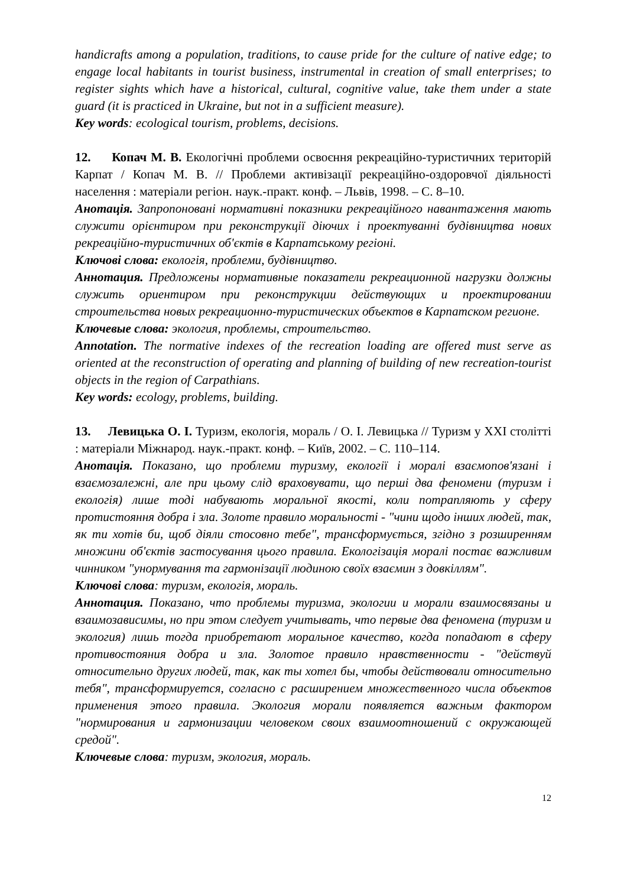handicrafts among a population, traditions, to cause pride for the culture of native edge; to engage local habitants in tourist business, instrumental in creation of small enterprises; to register sights which have a historical, cultural, cognitive value, take them under a state guard (it is practiced in Ukraine, but not in a sufficient measure).
Key words: ecological tourism, problems, decisions.
12. Копач М. В. Екологічні проблеми освоєння рекреаційно-туристичних територій Карпат / Копач М. В. // Проблеми активізації рекреаційно-оздоровчої діяльності населення : матеріали регіон. наук.-практ. конф. – Львів, 1998. – С. 8–10.
Анотація. Запропоновані нормативні показники рекреаційного навантаження мають служити орієнтиром при реконструкції діючих і проектуванні будівництва нових рекреаційно-туристичних об'єктів в Карпатському регіоні.
Ключові слова: екологія, проблеми, будівництво.
Аннотация. Предложены нормативные показатели рекреационной нагрузки должны служить ориентиром при реконструкции действующих и проектировании строительства новых рекреационно-туристических объектов в Карпатском регионе.
Ключевые слова: экология, проблемы, строительство.
Annotation. The normative indexes of the recreation loading are offered must serve as oriented at the reconstruction of operating and planning of building of new recreation-tourist objects in the region of Carpathians.
Key words: ecology, problems, building.
13. Левицька О. І. Туризм, екологія, мораль / О. І. Левицька // Туризм у XXI столітті : матеріали Міжнарод. наук.-практ. конф. – Київ, 2002. – С. 110–114.
Анотація. Показано, що проблеми туризму, екології і моралі взаємопов'язані і взаємозалежні, але при цьому слід враховувати, що перші два феномени (туризм і екологія) лише тоді набувають моральної якості, коли потрапляють у сферу протистояння добра і зла. Золоте правило моральності - "чини щодо інших людей, так, як ти хотів би, щоб діяли стосовно тебе", трансформується, згідно з розширенням множини об'єктів застосування цього правила. Екологізація моралі постає важливим чинником "унормування та гармонізації людиною своїх взаємин з довкіллям".
Ключові слова: туризм, екологія, мораль.
Аннотация. Показано, что проблемы туризма, экологии и морали взаимосвязаны и взаимозависимы, но при этом следует учитывать, что первые два феномена (туризм и экология) лишь тогда приобретают моральное качество, когда попадают в сферу противостояния добра и зла. Золотое правило нравственности - "действуй относительно других людей, так, как ты хотел бы, чтобы действовали относительно тебя", трансформируется, согласно с расширением множественного числа объектов применения этого правила. Экология морали появляется важным фактором "нормирования и гармонизации человеком своих взаимоотношений с окружающей средой".
Ключевые слова: туризм, экология, мораль.
12